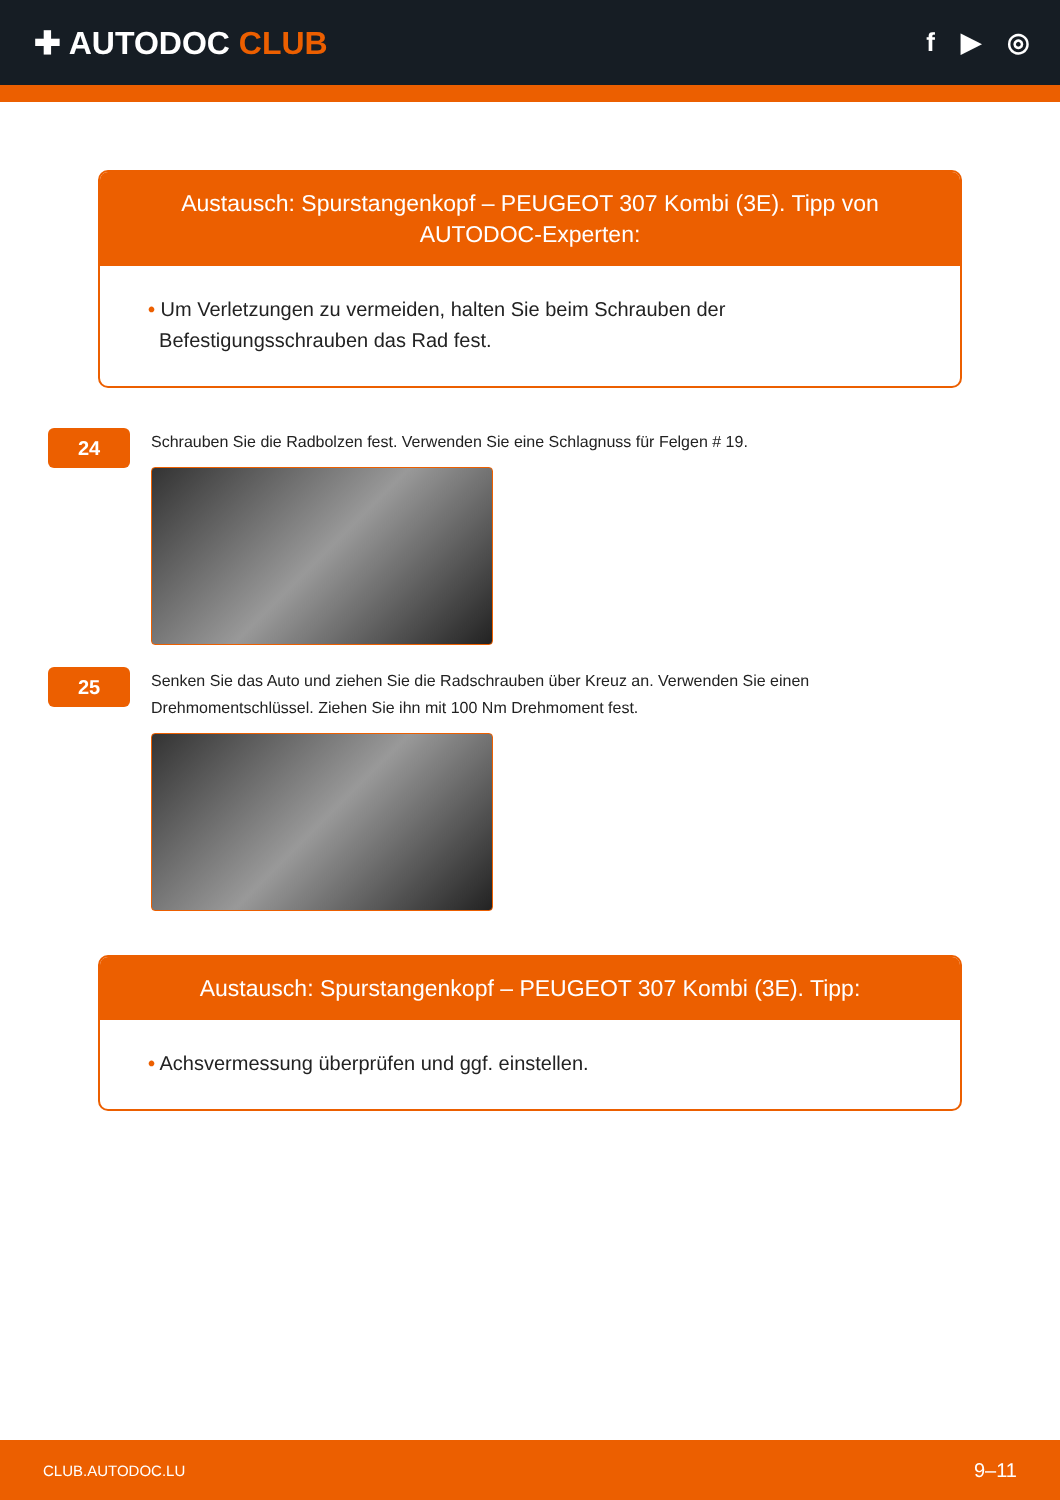✚ AUTODOC CLUB
f ▶ ◎
Austausch: Spurstangenkopf – PEUGEOT 307 Kombi (3E). Tipp von AUTODOC-Experten:
• Um Verletzungen zu vermeiden, halten Sie beim Schrauben der
Befestigungsschrauben das Rad fest.
24
Schrauben Sie die Radbolzen fest. Verwenden Sie eine Schlagnuss für Felgen # 19.
25
Senken Sie das Auto und ziehen Sie die Radschrauben über Kreuz an. Verwenden Sie einen Drehmomentschlüssel. Ziehen Sie ihn mit 100 Nm Drehmoment fest.
Austausch: Spurstangenkopf – PEUGEOT 307 Kombi (3E). Tipp:
• Achsvermessung überprüfen und ggf. einstellen.
CLUB.AUTODOC.LU 9–11